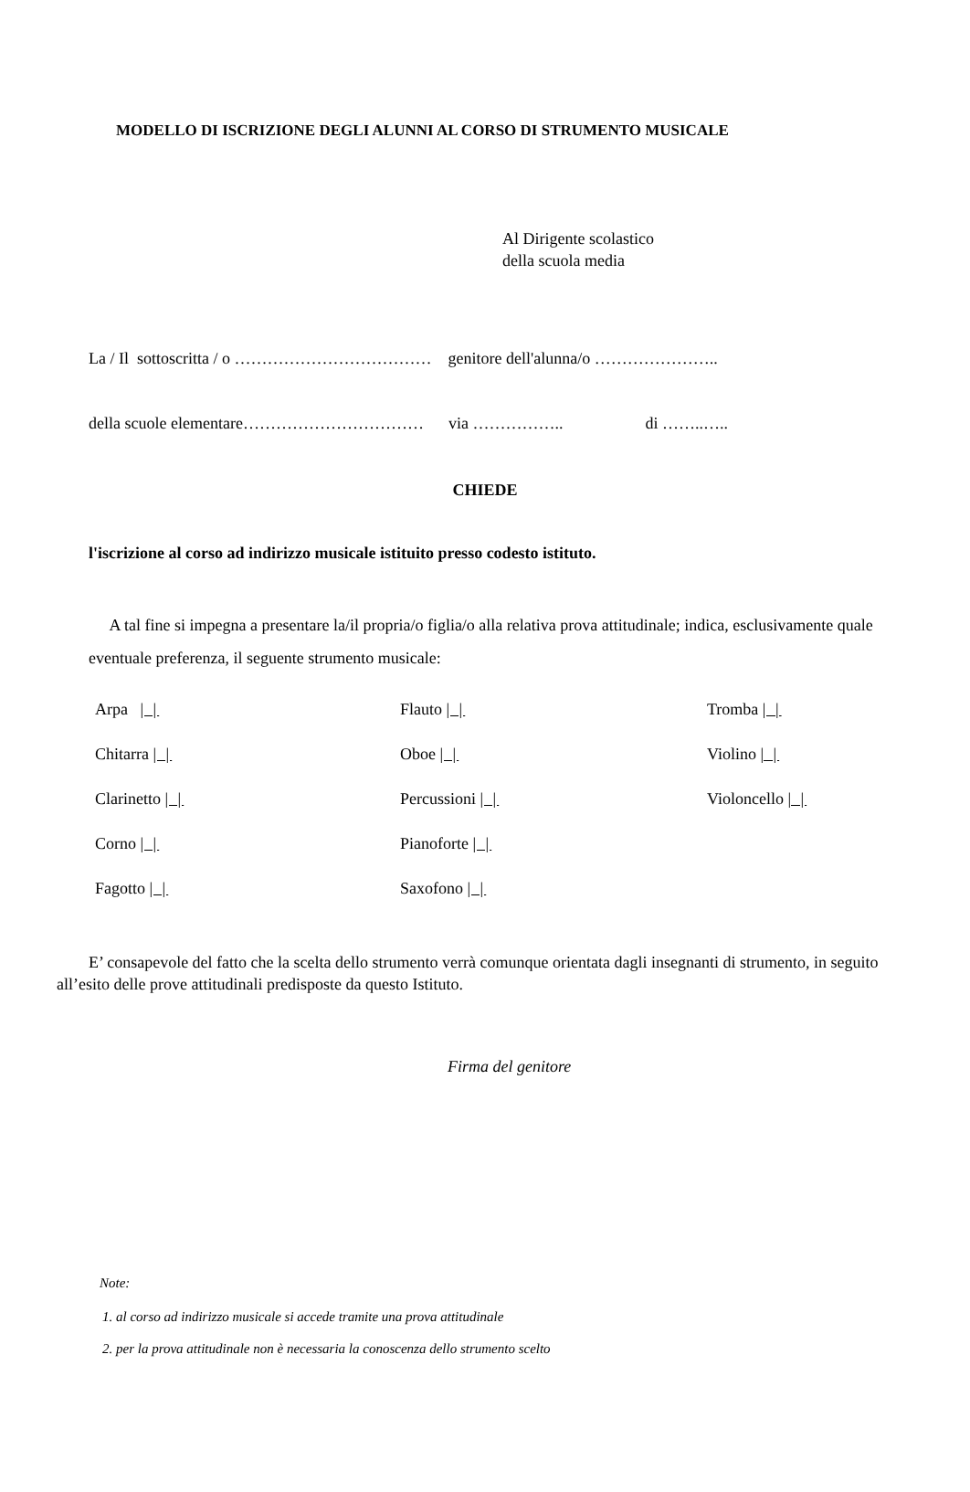MODELLO DI ISCRIZIONE DEGLI ALUNNI AL CORSO DI STRUMENTO MUSICALE
Al Dirigente scolastico
della scuola media
La / Il sottoscritta / o ……………………………… genitore dell'alunna/o …………………..
della scuole elementare…………………………… via …………….. di ……..…..
CHIEDE
l'iscrizione al corso ad indirizzo musicale istituito presso codesto istituto.
A tal fine si impegna a presentare la/il propria/o figlia/o alla relativa prova attitudinale; indica, esclusivamente quale eventuale preferenza, il seguente strumento musicale:
| Arpa / / | Flauto / / | Tromba / / |
| Chitarra / / | Oboe / / | Violino / / |
| Clarinetto / / | Percussioni / / | Violoncello / / |
| Corno / / | Pianoforte / / | |
| Fagotto / / | Saxofono / / | |
E’ consapevole del fatto che la scelta dello strumento verrà comunque orientata dagli insegnanti di strumento, in seguito all’esito delle prove attitudinali predisposte da questo Istituto.
Firma del genitore
Note:
1. al corso ad indirizzo musicale si accede tramite una prova attitudinale
2. per la prova attitudinale non è necessaria la conoscenza dello strumento scelto